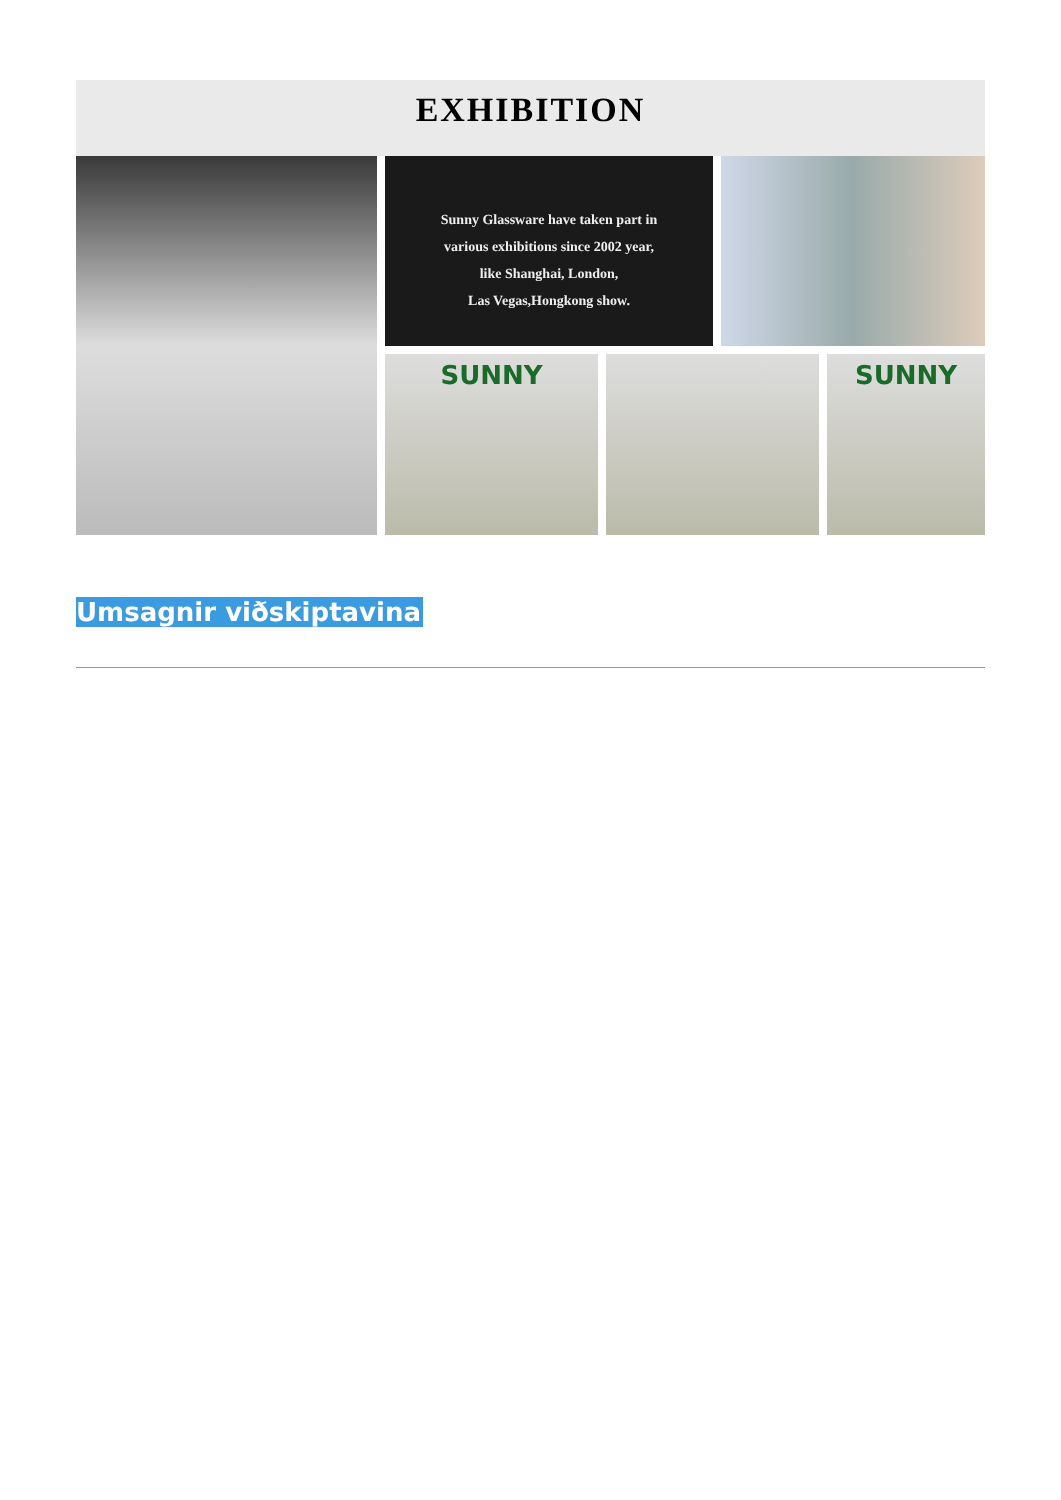EXHIBITION
Sunny Glassware have taken part in
various exhibitions since 2002 year,
like Shanghai, London,
Las Vegas,Hongkong show.
SUNNY
SUNNY
Umsagnir viðskiptavina